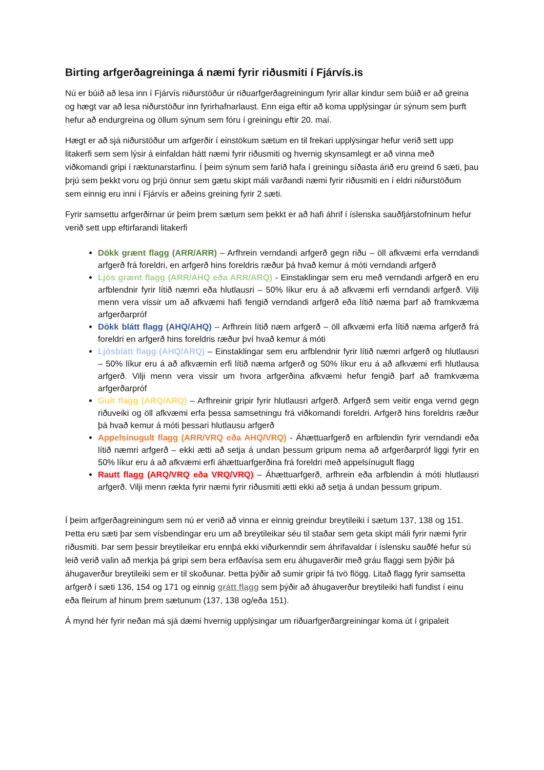Birting arfgerðagreininga á næmi fyrir riðusmiti í Fjárvís.is
Nú er búið að lesa inn í Fjárvís niðurstöður úr riðuarfgerðagreiningum fyrir allar kindur sem búið er að greina og hægt var að lesa niðurstöður inn fyrirhafnarlaust. Enn eiga eftir að koma upplýsingar úr sýnum sem þurft hefur að endurgreina og öllum sýnum sem fóru í greiningu eftir 20. maí.
Hægt er að sjá niðurstöður um arfgerðir í einstökum sætum en til frekari upplýsingar hefur verið sett upp litakerfi sem sem lýsir á einfaldan hátt næmi fyrir riðusmiti og hvernig skynsamlegt er að vinna með viðkomandi gripi í ræktunarstarfinu. Í þeim sýnum sem farið hafa í greiningu síðasta árið eru greind 6 sæti, þau þrjú sem þekkt voru og þrjú önnur sem gætu skipt máli varðandi næmi fyrir riðusmiti en í eldri niðurstöðum sem einnig eru inni í Fjárvís er aðeins greining fyrir 2 sæti.
Fyrir samsettu arfgerðirnar úr þeim þrem sætum sem þekkt er að hafi áhrif í íslenska sauðfjárstofninum hefur verið sett upp eftirfarandi litakerfi
Dökk grænt flagg (ARR/ARR) – Arfhrein verndandi arfgerð gegn riðu – öll afkvæmi erfa verndandi arfgerð frá foreldri, en arfgerð hins foreldris ræður þá hvað kemur á móti verndandi arfgerð
Ljós grænt flagg (ARR/AHQ eða ARR/ARQ) - Einstaklingar sem eru með verndandi arfgerð en eru arfblendnir fyrir lítið næmri eða hlutlausri – 50% líkur eru á að afkvæmi erfi verndandi arfgerð. Vilji menn vera vissir um að afkvæmi hafi fengið verndandi arfgerð eða lítið næma þarf að framkvæma arfgerðarpróf
Dökk blátt flagg (AHQ/AHQ) – Arfhrein lítið næm arfgerð – öll afkvæmi erfa lítið næma arfgerð frá foreldri en arfgerð hins foreldris ræður því hvað kemur á móti
Ljósblátt flagg (AHQ/ARQ) – Einstaklingar sem eru arfblendnir fyrir lítið næmri arfgerð og hlutlausri – 50% líkur eru á að afkvæmin erfi lítið næma arfgerð og 50% líkur eru á að afkvæmi erfi hlutlausa arfgerð. Vilji menn vera vissir um hvora arfgerðina afkvæmi hefur fengið þarf að framkvæma arfgerðarpróf
Gult flagg (ARQ/ARQ) – Arfhreinir gripir fyrir hlutlausri arfgerð. Arfgerð sem veitir enga vernd gegn riðuveiki og öll afkvæmi erfa þessa samsetningu frá viðkomandi foreldri. Arfgerð hins foreldris ræður þá hvað kemur á móti þessari hlutlausu arfgerð
Appelsínugult flagg (ARR/VRQ eða AHQ/VRQ) - Áhættuarfgerð en arfblendin fyrir verndandi eða lítið næmri arfgerð – ekki ætti að setja á undan þessum gripum nema að arfgerðarpróf liggi fyrir en 50% líkur eru á að afkvæmi erfi áhættuarfgerðina frá foreldri með appelsínugult flagg
Rautt flagg (ARQ/VRQ eða VRQ/VRQ) – Áhættuarfgerð, arfhrein eða arfblendin á móti hlutlausri arfgerð. Vilji menn rækta fyrir næmi fyrir riðusmiti ætti ekki að setja á undan þessum gripum.
Í þeim arfgerðagreiningum sem nú er verið að vinna er einnig greindur breytileiki í sætum 137, 138 og 151. Þetta eru sæti þar sem vísbendingar eru um að breytileikar séu til staðar sem geta skipt máli fyrir næmi fyrir riðusmiti. Þar sem þessir breytileikar eru ennþá ekki viðurkenndir sem áhrifavaldar í íslensku sauðfé hefur sú leið verið valin að merkja þá gripi sem bera erfðavísa sem eru áhugaverðir með gráu flaggi sem þýðir þá áhugaverður breytileiki sem er til skoðunar. Þetta þýðir að sumir gripir fá tvö flögg. Litað flagg fyrir samsetta arfgerð í sæti 136, 154 og 171 og einnig grátt flagg sem þýðir að áhugaverður breytileiki hafi fundist í einu eða fleirum af hinum þrem sætunum (137, 138 og/eða 151).
Á mynd hér fyrir neðan má sjá dæmi hvernig upplýsingar um riðuarfgerðargreiningar koma út í gripaleit